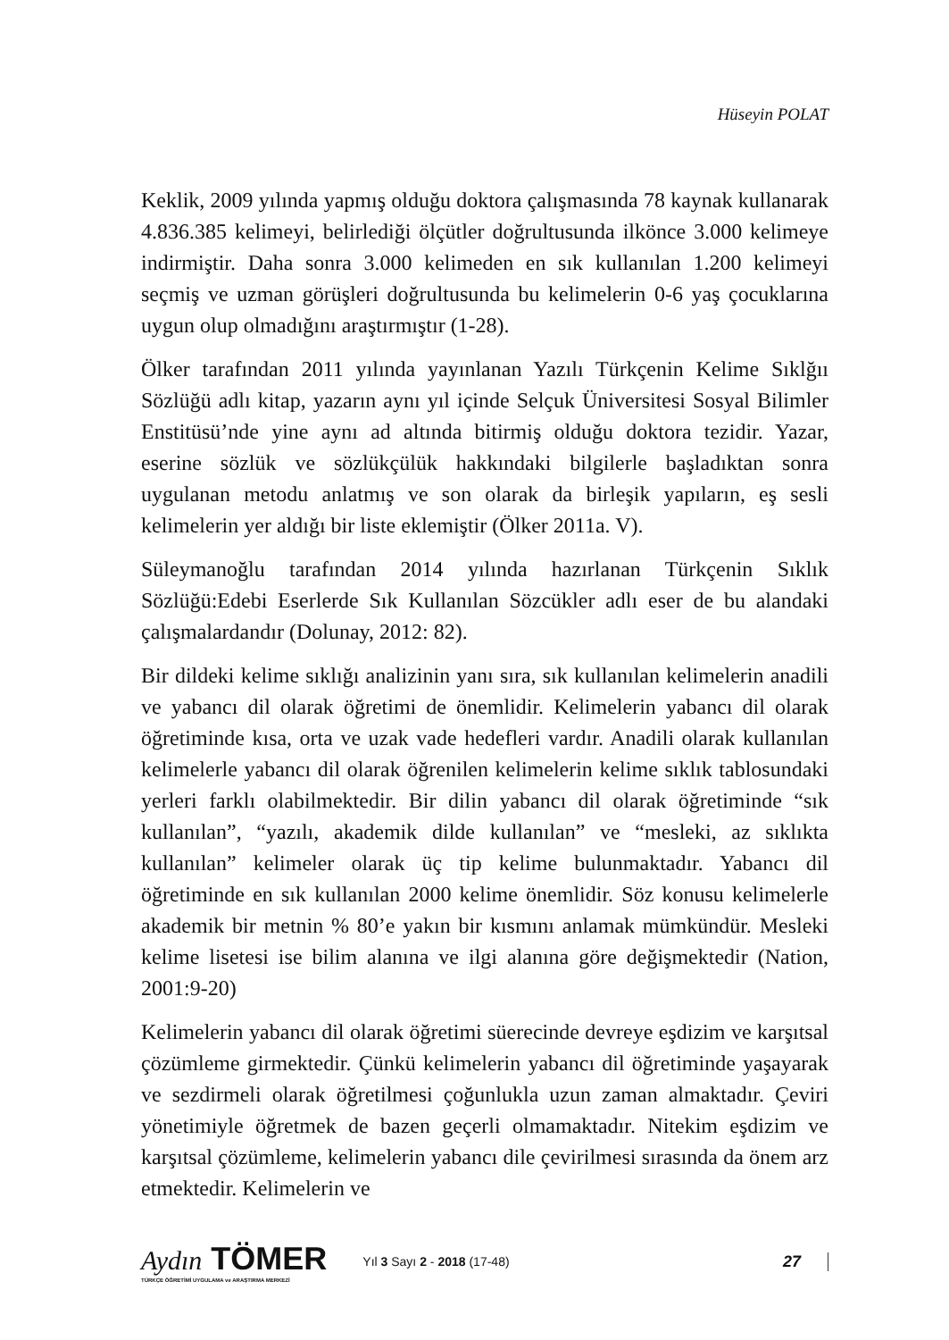Hüseyin POLAT
Keklik, 2009 yılında yapmış olduğu doktora çalışmasında 78 kaynak kullanarak 4.836.385 kelimeyi, belirlediği ölçütler doğrultusunda ilkönce 3.000 kelimeye indirmiştir. Daha sonra 3.000 kelimeden en sık kullanılan 1.200 kelimeyi seçmiş ve uzman görüşleri doğrultusunda bu kelimelerin 0-6 yaş çocuklarına uygun olup olmadığını araştırmıştır (1-28).
Ölker tarafından 2011 yılında yayınlanan Yazılı Türkçenin Kelime Sıklğıı Sözlüğü adlı kitap, yazarın aynı yıl içinde Selçuk Üniversitesi Sosyal Bilimler Enstitüsü’nde yine aynı ad altında bitirmiş olduğu doktora tezidir. Yazar, eserine sözlük ve sözlükçülük hakkındaki bilgilerle başladıktan sonra uygulanan metodu anlatmış ve son olarak da birleşik yapıların, eş sesli kelimelerin yer aldığı bir liste eklemiştir (Ölker 2011a. V).
Süleymanoğlu tarafından 2014 yılında hazırlanan Türkçenin Sıklık Sözlüğü:Edebi Eserlerde Sık Kullanılan Sözcükler adlı eser de bu alandaki çalışmalardandır (Dolunay, 2012: 82).
Bir dildeki kelime sıklığı analizinin yanı sıra, sık kullanılan kelimelerin anadili ve yabancı dil olarak öğretimi de önemlidir. Kelimelerin yabancı dil olarak öğretiminde kısa, orta ve uzak vade hedefleri vardır. Anadili olarak kullanılan kelimelerle yabancı dil olarak öğrenilen kelimelerin kelime sıklık tablosundaki yerleri farklı olabilmektedir. Bir dilin yabancı dil olarak öğretiminde “sık kullanılan”, “yazılı, akademik dilde kullanılan” ve “mesleki, az sıklıkta kullanılan” kelimeler olarak üç tip kelime bulunmaktadır. Yabancı dil öğretiminde en sık kullanılan 2000 kelime önemlidir. Söz konusu kelimelerle akademik bir metnin % 80’e yakın bir kısmını anlamak mümkündür. Mesleki kelime lisetesi ise bilim alanına ve ilgi alanına göre değişmektedir (Nation, 2001:9-20)
Kelimelerin yabancı dil olarak öğretimi süerecinde devreye eşdizim ve karşıtsal çözümleme girmektedir. Çünkü kelimelerin yabancı dil öğretiminde yaşayarak ve sezdirmeli olarak öğretilmesi çoğunlukla uzun zaman almaktadır. Çeviri yönetimiyle öğretmek de bazen geçerli olmamaktadır. Nitekim eşdizim ve karşıtsal çözümleme, kelimelerin yabancı dile çevirilmesi sırasında da önem arz etmektedir. Kelimelerin ve
Aydın TÖMER
TÜRKÇE ÖĞRETİMİ UYGULAMA ve ARAŞTIRMA MERKEZİ
Yıl 3 Sayı 2 - 2018 (17-48)
27